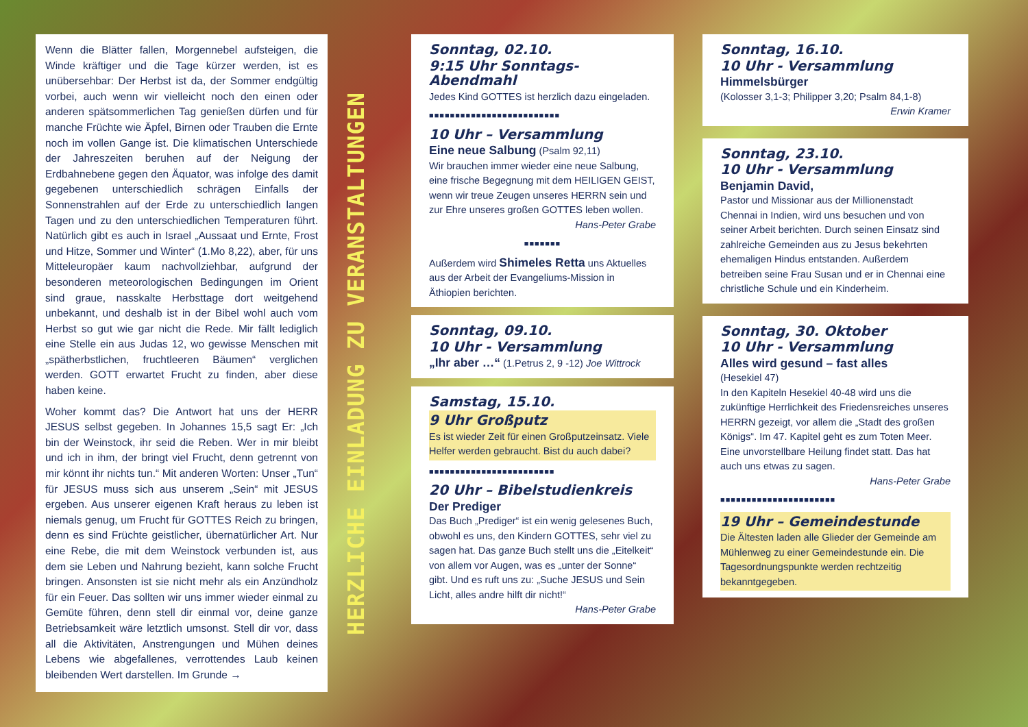Wenn die Blätter fallen, Morgennebel aufsteigen, die Winde kräftiger und die Tage kürzer werden, ist es unübersehbar: Der Herbst ist da, der Sommer endgültig vorbei, auch wenn wir vielleicht noch den einen oder anderen spätsommerlichen Tag genießen dürfen und für manche Früchte wie Äpfel, Birnen oder Trauben die Ernte noch im vollen Gange ist. Die klimatischen Unterschiede der Jahreszeiten beruhen auf der Neigung der Erdbahnebene gegen den Äquator, was infolge des damit gegebenen unterschiedlich schrägen Einfalls der Sonnenstrahlen auf der Erde zu unterschiedlich langen Tagen und zu den unterschiedlichen Temperaturen führt. Natürlich gibt es auch in Israel „Aussaat und Ernte, Frost und Hitze, Sommer und Winter“ (1.Mo 8,22), aber, für uns Mitteleuropäer kaum nachvollziehbar, aufgrund der besonderen meteorologischen Bedingungen im Orient sind graue, nasskalte Herbsttage dort weitgehend unbekannt, und deshalb ist in der Bibel wohl auch vom Herbst so gut wie gar nicht die Rede. Mir fällt lediglich eine Stelle ein aus Judas 12, wo gewisse Menschen mit „spätherbstlichen, fruchtleeren Bäumen“ verglichen werden. GOTT erwartet Frucht zu finden, aber diese haben keine.
Woher kommt das? Die Antwort hat uns der HERR JESUS selbst gegeben. In Johannes 15,5 sagt Er: „Ich bin der Weinstock, ihr seid die Reben. Wer in mir bleibt und ich in ihm, der bringt viel Frucht, denn getrennt von mir könnt ihr nichts tun.“ Mit anderen Worten: Unser „Tun“ für JESUS muss sich aus unserem „Sein“ mit JESUS ergeben. Aus unserer eigenen Kraft heraus zu leben ist niemals genug, um Frucht für GOTTES Reich zu bringen, denn es sind Früchte geistlicher, übernatürlicher Art. Nur eine Rebe, die mit dem Weinstock verbunden ist, aus dem sie Leben und Nahrung bezieht, kann solche Frucht bringen. Ansonsten ist sie nicht mehr als ein Anzündholz für ein Feuer. Das sollten wir uns immer wieder einmal zu Gemüte führen, denn stell dir einmal vor, deine ganze Betriebsamkeit wäre letztlich umsonst. Stell dir vor, dass all die Aktivitäten, Anstrengungen und Mühen deines Lebens wie abgefallenes, verrottendes Laub keinen bleibenden Wert darstellen. Im Grunde →
HERZLICHE EINLADUNG ZU VERANSTALTUNGEN
Sonntag, 02.10.
9:15 Uhr Sonntags-Abendmahl
Jedes Kind GOTTES ist herzlich dazu eingeladen.
■■■■■■■■■■■■■■■■■■■■■■■■■
10 Uhr – Versammlung
Eine neue Salbung (Psalm 92,11)
Wir brauchen immer wieder eine neue Salbung, eine frische Begegnung mit dem HEILIGEN GEIST, wenn wir treue Zeugen unseres HERRN sein und zur Ehre unseres großen GOTTES leben wollen.
Hans-Peter Grabe
■■■■■■■
Außerdem wird Shimeles Retta uns Aktuelles aus der Arbeit der Evangeliums-Mission in Äthiopien berichten.
Sonntag, 09.10.
10 Uhr - Versammlung
„Ihr aber …“ (1.Petrus 2, 9 -12) Joe Wittrock
Samstag, 15.10.
9 Uhr Großputz
Es ist wieder Zeit für einen Großputzeinsatz. Viele Helfer werden gebraucht. Bist du auch dabei?
■■■■■■■■■■■■■■■■■■■■■■■■
20 Uhr – Bibelstudienkreis
Der Prediger
Das Buch „Prediger“ ist ein wenig gelesenes Buch, obwohl es uns, den Kindern GOTTES, sehr viel zu sagen hat. Das ganze Buch stellt uns die „Eitelkeit“ von allem vor Augen, was es „unter der Sonne“ gibt. Und es ruft uns zu: „Suche JESUS und Sein Licht, alles andre hilft dir nicht!“
Hans-Peter Grabe
Sonntag, 16.10.
10 Uhr - Versammlung
Himmelsbürger
(Kolosser 3,1-3; Philipper 3,20; Psalm 84,1-8)
Erwin Kramer
Sonntag, 23.10.
10 Uhr - Versammlung
Benjamin David,
Pastor und Missionar aus der Millionenstadt Chennai in Indien, wird uns besuchen und von seiner Arbeit berichten. Durch seinen Einsatz sind zahlreiche Gemeinden aus zu Jesus bekehrten ehemaligen Hindus entstanden. Außerdem betreiben seine Frau Susan und er in Chennai eine christliche Schule und ein Kinderheim.
Sonntag, 30. Oktober
10 Uhr - Versammlung
Alles wird gesund – fast alles
(Hesekiel 47)
In den Kapiteln Hesekiel 40-48 wird uns die zukünftige Herrlichkeit des Friedensreiches unseres HERRN gezeigt, vor allem die „Stadt des großen Königs“. Im 47. Kapitel geht es zum Toten Meer. Eine unvorstellbare Heilung findet statt. Das hat auch uns etwas zu sagen.
Hans-Peter Grabe
■■■■■■■■■■■■■■■■■■■■■■
19 Uhr – Gemeindestunde
Die Ältesten laden alle Glieder der Gemeinde am Mühlenweg zu einer Gemeindestunde ein. Die Tagesordnungspunkte werden rechtzeitig bekanntgegeben.